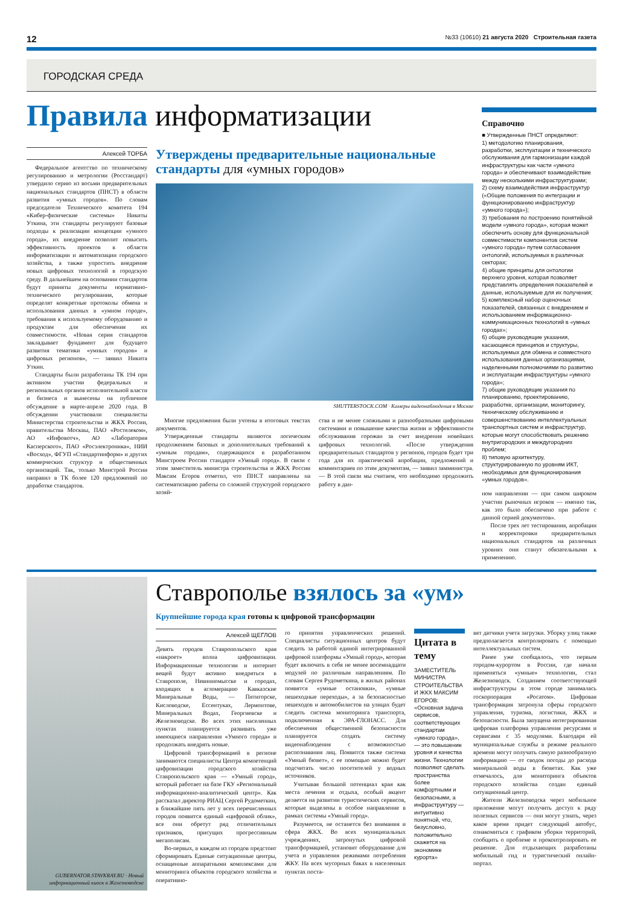12 №33 (10610) 21 августа 2020 Строительная газета
ГОРОДСКАЯ СРЕДА
Правила информатизации
Алексей ТОРБА
Федеральное агентство по техническому регулированию и метрологии (Росстандарт) утвердило серию из восьми предварительных национальных стандартов (ПНСТ) в области развития «умных городов». По словам председателя Технического комитета 194 «Кибер-физические системы» Никиты Уткина, эти стандарты регулируют базовые подходы к реализации концепции «умного города», их внедрение позволит повысить эффективность проектов в области информатизации и автоматизации городского хозяйства, а также упростить внедрение новых цифровых технологий в городскую среду. В дальнейшем на основании стандартов будут приняты документы нормативно-технического регулирования, которые определят конкретные протоколы обмена и использования данных в «умном городе», требования к используемому оборудованию и продуктам для обеспечения их совместимости. «Новая серия стандартов закладывает фундамент для будущего развития тематики «умных городов» и цифровых регионов», — заявил Никита Уткин.
Стандарты были разработаны ТК 194 при активном участии федеральных и региональных органов исполнительной власти и бизнеса и вынесены на публичное обсуждение в марте-апреле 2020 года. В обсуждении участвовали специалисты Министерства строительства и ЖКХ России, правительства Москвы, ПАО «Ростелеком», АО «Инфовотч», АО «Лаборатория Касперского», ПАО «Росэлектроника», НИИ «Восход», ФГУП «Стандартинформ» и других коммерческих структур и общественных организаций. Так, только Минстрой России направил в ТК более 120 предложений по доработке стандартов.
Утверждены предварительные национальные стандарты для «умных городов»
SHUTTERSTOCK.COM · Камеры видеонаблюдения в Москве
Многие предложения были учтены в итоговых текстах документов.
Утвержденные стандарты являются логическим продолжением базовых и дополнительных требований к «умным городам», содержащихся в разработанном Минстроем России стандарте «Умный город». В связи с этим заместитель министра строительства и ЖКХ России Максим Егоров отметил, что ПНСТ направлены на систематизацию работы со сложной структурой городского хозяй-
ства и не менее сложными и разнообразными цифровыми системами и повышение качества жизни и эффективности обслуживания горожан за счет внедрения новейших цифровых технологий. «После утверждения предварительных стандартов у регионов, городов будет три года для их практической апробации, предложений и комментариев по этим документам, — заявил замминистра. — В этой связи мы считаем, что необходимо продолжить работу в дан-
Справочно
■ Утвержденные ПНСТ определяют:
1) методологию планирования, разработки, эксплуатации и технического обслуживания для гармонизации каждой инфраструктуры как части «умного города» и обеспечивают взаимодействие между несколькими инфраструктурами;
2) схему взаимодействия инфраструктур («Общие положения по интеграции и функционированию инфраструктур «умного города»);
3) требования по построению понятийной модели «умного города», которая может обеспечить основу для функциональной совместимости компонентов систем «умного города» путем согласования онтологий, используемых в различных секторах;
4) общие принципы для онтологии верхнего уровня, которая позволяет представлять определения показателей и данные, используемые для их получения;
5) комплексный набор оценочных показателей, связанных с внедрением и использованием информационно-коммуникационных технологий в «умных городах»;
6) общие руководящие указания, касающиеся принципов и структуры, используемых для обмена и совместного использования данных организациями, наделенными полномочиями по развитию и эксплуатации инфраструктуры «умного города»;
7) общие руководящие указания по планированию, проектированию, разработке, организации, мониторингу, техническому обслуживанию и совершенствованию интеллектуальных транспортных систем и инфраструктур, которые могут способствовать решению внутригородских и междугородних проблем;
8) типовую архитектуру, структурированную по уровням ИКТ, необходимых для функционирования «умных городов».
ном направлении — при самом широком участии рыночных игроков — именно так, как это было обеспечено при работе с данной серией документов».
После трех лет тестирования, апробации и корректировки предварительных национальных стандартов на различных уровнях они станут обязательными к применению.
GUBERNATOR.STAVKRAY.RU · Новый информационный киоск в Железноводске
Ставрополье взялось за «ум»
Крупнейшие города края готовы к цифровой трансформации
Алексей ЩЕГЛОВ
Девять городов Ставропольского края «накроет» волна цифровизации. Информационные технологии и интернет вещей будут активно внедряться в Ставрополе, Невинномысске и городах, входящих в агломерацию Кавказские Минеральные Воды, — Пятигорске, Кисловодске, Ессентуках, Лермонтове, Минеральных Водах, Георгиевске и Железноводске. Во всех этих населенных пунктах планируется развивать уже имеющиеся направления «Умного города» и продолжать внедрять новые.
Цифровой трансформацией в регионе занимаются специалисты Центра компетенций цифровизации городского хозяйства Ставропольского края — «Умный город», который работает на базе ГКУ «Региональный информационно-аналитический центр». Как рассказал директор РИАЦ Сергей Рудометкин, в ближайшие пять лет у всех перечисленных городов появится единый «цифровой облик», все они обретут ряд отличительных признаков, присущих прогрессивным мегаполисам.
Во-первых, в каждом из городов предстоит сформировать Единые ситуационные центры, оснащенные аппаратными комплексами для мониторинга объектов городского хозяйства и оперативно-
го принятия управленческих решений. Специалисты ситуационных центров будут следить за работой единой интегрированной цифровой платформы «Умный город», которая будет включать в себя не менее восемнадцати модулей по различным направлениям. По словам Сергея Рудометкина, в жилых районах появятся «умные остановки», «умные пешеходные переходы», а за безопасностью пешеходов и автомобилистов на улицах будет следить система мониторинга транспорта, подключенная к ЭРА-ГЛОНАСС. Для обеспечения общественной безопасности планируется создать систему видеонаблюдения с возможностью распознавания лиц. Появится также система «Умный бювет», с ее помощью можно будет подсчитать число посетителей у водных источников.
Учитывая большой потенциал края как места лечения и отдыха, особый акцент делается на развитии туристических сервисов, которые выделены в особое направление в рамках системы «Умный город».
Разумеется, не останется без внимания и сфера ЖКХ. Во всех муниципальных учреждениях, затронутых цифровой трансформацией, установят оборудование для учета и управления режимами потребления ЖКУ. На всех мусорных баках в населенных пунктах поста-
Цитата в тему
ЗАМЕСТИТЕЛЬ МИНИСТРА СТРОИТЕЛЬСТВА И ЖКХ МАКСИМ ЕГОРОВ:
«Основная задача сервисов, соответствующих стандартам «умного города», — это повышение уровня и качества жизни. Технологии позволяют сделать пространства более комфортными и безопасными, а инфраструктуру — интуитивно понятной, что, безусловно, положительно скажется на экономике курорта»
вят датчики учета загрузки. Уборку улиц также предполагается контролировать с помощью интеллектуальных систем.
Ранее уже сообщалось, что первым городом-курортом в России, где начали применяться «умные» технологии, стал Железноводск. Созданием соответствующей инфраструктуры в этом городе занималась госкорпорация «Росатом». Цифровая трансформация затронула сферы городского управления, туризма, логистики, ЖКХ и безопасности. Была запущена интегрированная цифровая платформа управления ресурсами и сервисами с 35 модулями. Благодаря ей муниципальные службы в режиме реального времени могут получать самую разнообразную информацию — от сводок погоды до расхода минеральной воды в бюветах. Как уже отмечалось, для мониторинга объектов городского хозяйства создан единый ситуационный центр.
Жители Железноводска через мобильное приложение могут получить доступ к ряду полезных сервисов — они могут узнать, через какое время придет следующий автобус, ознакомиться с графиком уборки территорий, сообщить о проблеме и проконтролировать ее решение. Для отдыхающих разработаны мобильный гид и туристический онлайн-портал.